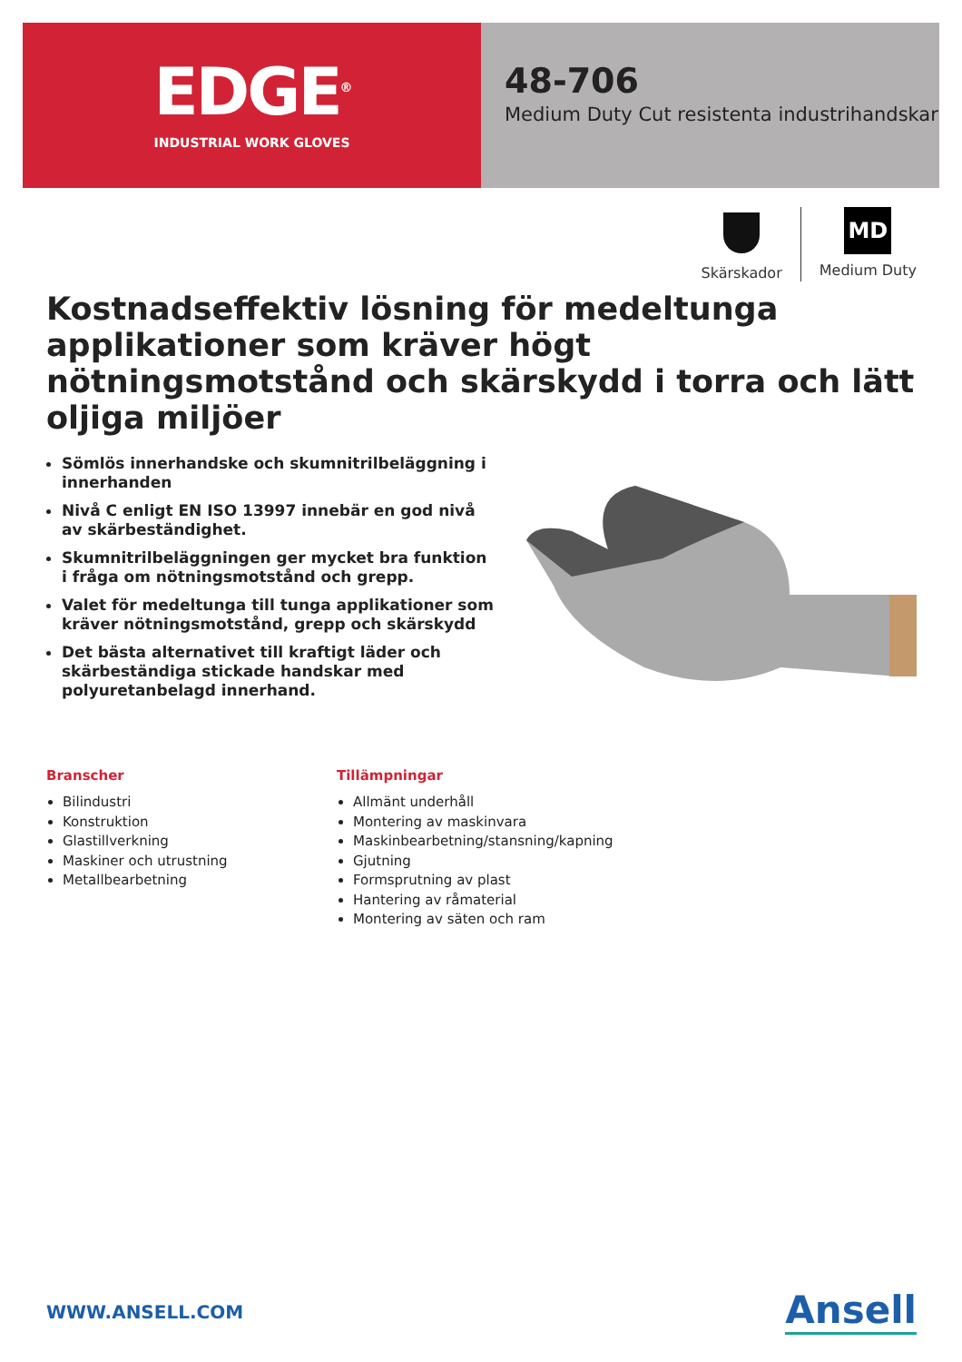EDGE<sup>®</sup>
INDUSTRIAL WORK GLOVES
48-706
Medium Duty Cut resistenta industrihandskar
Skärskador
MD
Medium Duty
Kostnadseffektiv lösning för medeltunga applikationer som kräver högt nötningsmotstånd och skärskydd i torra och lätt oljiga miljöer
Sömlös innerhandske och skumnitrilbeläggning i innerhanden
Nivå C enligt EN ISO 13997 innebär en god nivå av skärbeständighet.
Skumnitrilbeläggningen ger mycket bra funktion i fråga om nötningsmotstånd och grepp.
Valet för medeltunga till tunga applikationer som kräver nötningsmotstånd, grepp och skärskydd
Det bästa alternativet till kraftigt läder och skärbeständiga stickade handskar med polyuretanbelagd innerhand.
Branscher
Bilindustri
Konstruktion
Glastillverkning
Maskiner och utrustning
Metallbearbetning
Tillämpningar
Allmänt underhåll
Montering av maskinvara
Maskinbearbetning/stansning/kapning
Gjutning
Formsprutning av plast
Hantering av råmaterial
Montering av säten och ram
WWW.ANSELL.COM Ansell